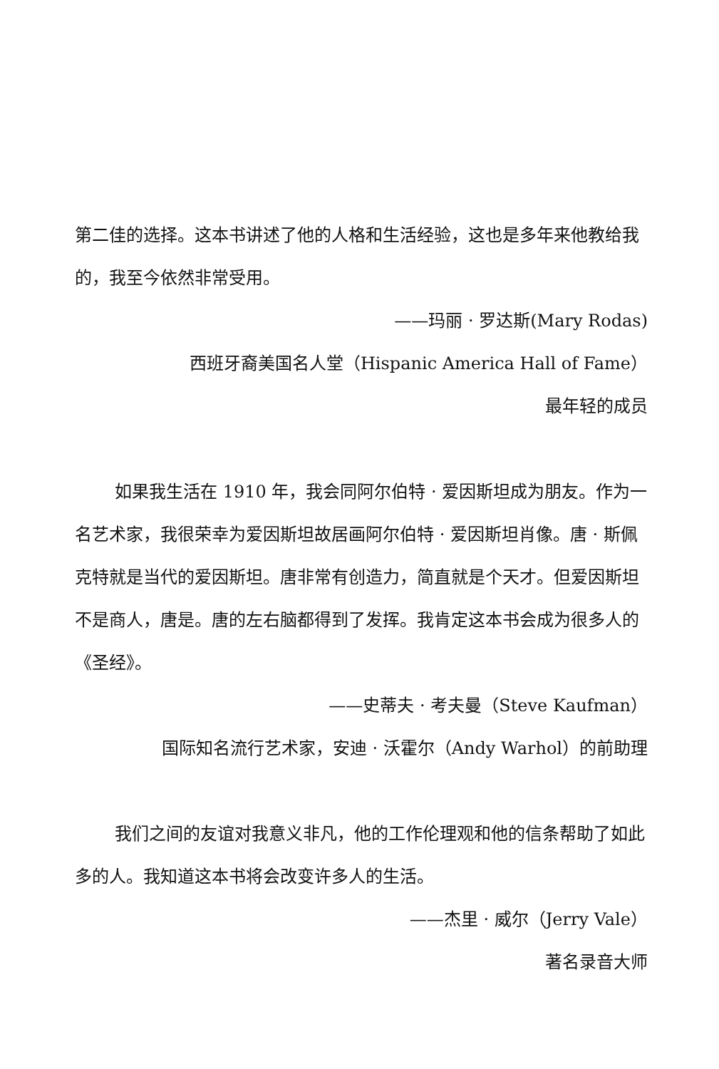第二佳的选择。这本书讲述了他的人格和生活经验，这也是多年来他教给我的，我至今依然非常受用。
——玛丽 · 罗达斯(Mary Rodas)
西班牙裔美国名人堂（Hispanic America Hall of Fame）
最年轻的成员
如果我生活在 1910 年，我会同阿尔伯特 · 爱因斯坦成为朋友。作为一名艺术家，我很荣幸为爱因斯坦故居画阿尔伯特 · 爱因斯坦肖像。唐 · 斯佩克特就是当代的爱因斯坦。唐非常有创造力，简直就是个天才。但爱因斯坦不是商人，唐是。唐的左右脑都得到了发挥。我肯定这本书会成为很多人的《圣经》。
——史蒂夫 · 考夫曼（Steve Kaufman）
国际知名流行艺术家，安迪 · 沃霍尔（Andy Warhol）的前助理
我们之间的友谊对我意义非凡，他的工作伦理观和他的信条帮助了如此多的人。我知道这本书将会改变许多人的生活。
——杰里 · 威尔（Jerry Vale）
著名录音大师